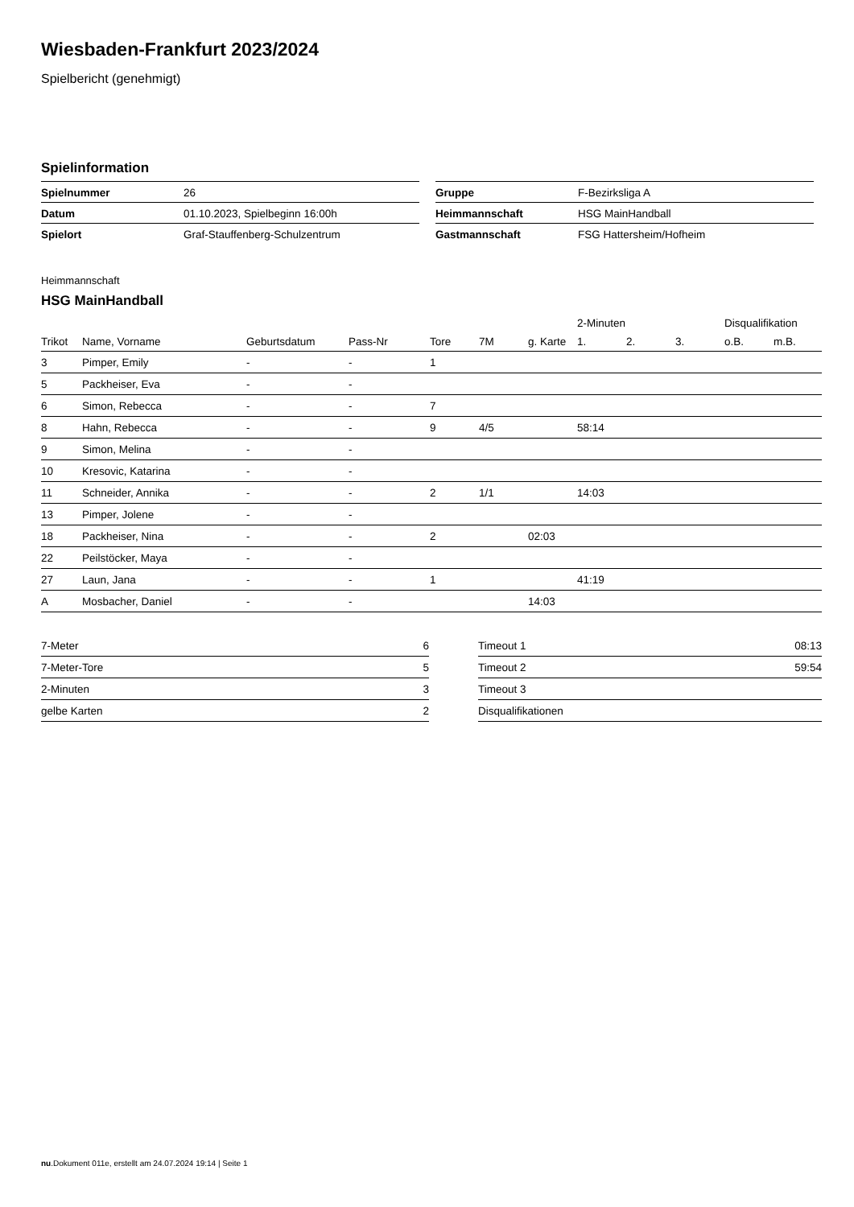Wiesbaden-Frankfurt 2023/2024
Spielbericht (genehmigt)
Spielinformation
| Spielnummer | 26 |
| Datum | 01.10.2023, Spielbeginn 16:00h |
| Spielort | Graf-Stauffenberg-Schulzentrum |
| Gruppe | F-Bezirksliga A |
| Heimmannschaft | HSG MainHandball |
| Gastmannschaft | FSG Hattersheim/Hofheim |
Heimmannschaft
HSG MainHandball
| | | | | | | | 2-Minuten | | | Disqualifikation | |
| --- | --- | --- | --- | --- | --- | --- | --- | --- | --- | --- | --- |
| Trikot | Name, Vorname | Geburtsdatum | Pass-Nr | Tore | 7M | g. Karte | 1. | 2. | 3. | o.B. | m.B. |
| 3 | Pimper, Emily | - | - | 1 | | | | | | | |
| 5 | Packheiser, Eva | - | - | | | | | | | | |
| 6 | Simon, Rebecca | - | - | 7 | | | | | | | |
| 8 | Hahn, Rebecca | - | - | 9 | 4/5 | | 58:14 | | | | |
| 9 | Simon, Melina | - | - | | | | | | | | |
| 10 | Kresovic, Katarina | - | - | | | | | | | | |
| 11 | Schneider, Annika | - | - | 2 | 1/1 | | 14:03 | | | | |
| 13 | Pimper, Jolene | - | - | | | | | | | | |
| 18 | Packheiser, Nina | - | - | 2 | | 02:03 | | | | | |
| 22 | Peilstöcker, Maya | - | - | | | | | | | | |
| 27 | Laun, Jana | - | - | 1 | | | 41:19 | | | | |
| A | Mosbacher, Daniel | - | - | | | 14:03 | | | | | |
| 7-Meter | 6 |
| 7-Meter-Tore | 5 |
| 2-Minuten | 3 |
| gelbe Karten | 2 |
| Timeout 1 | 08:13 |
| Timeout 2 | 59:54 |
| Timeout 3 | |
| Disqualifikationen | |
nu.Dokument 011e, erstellt am 24.07.2024 19:14 | Seite 1